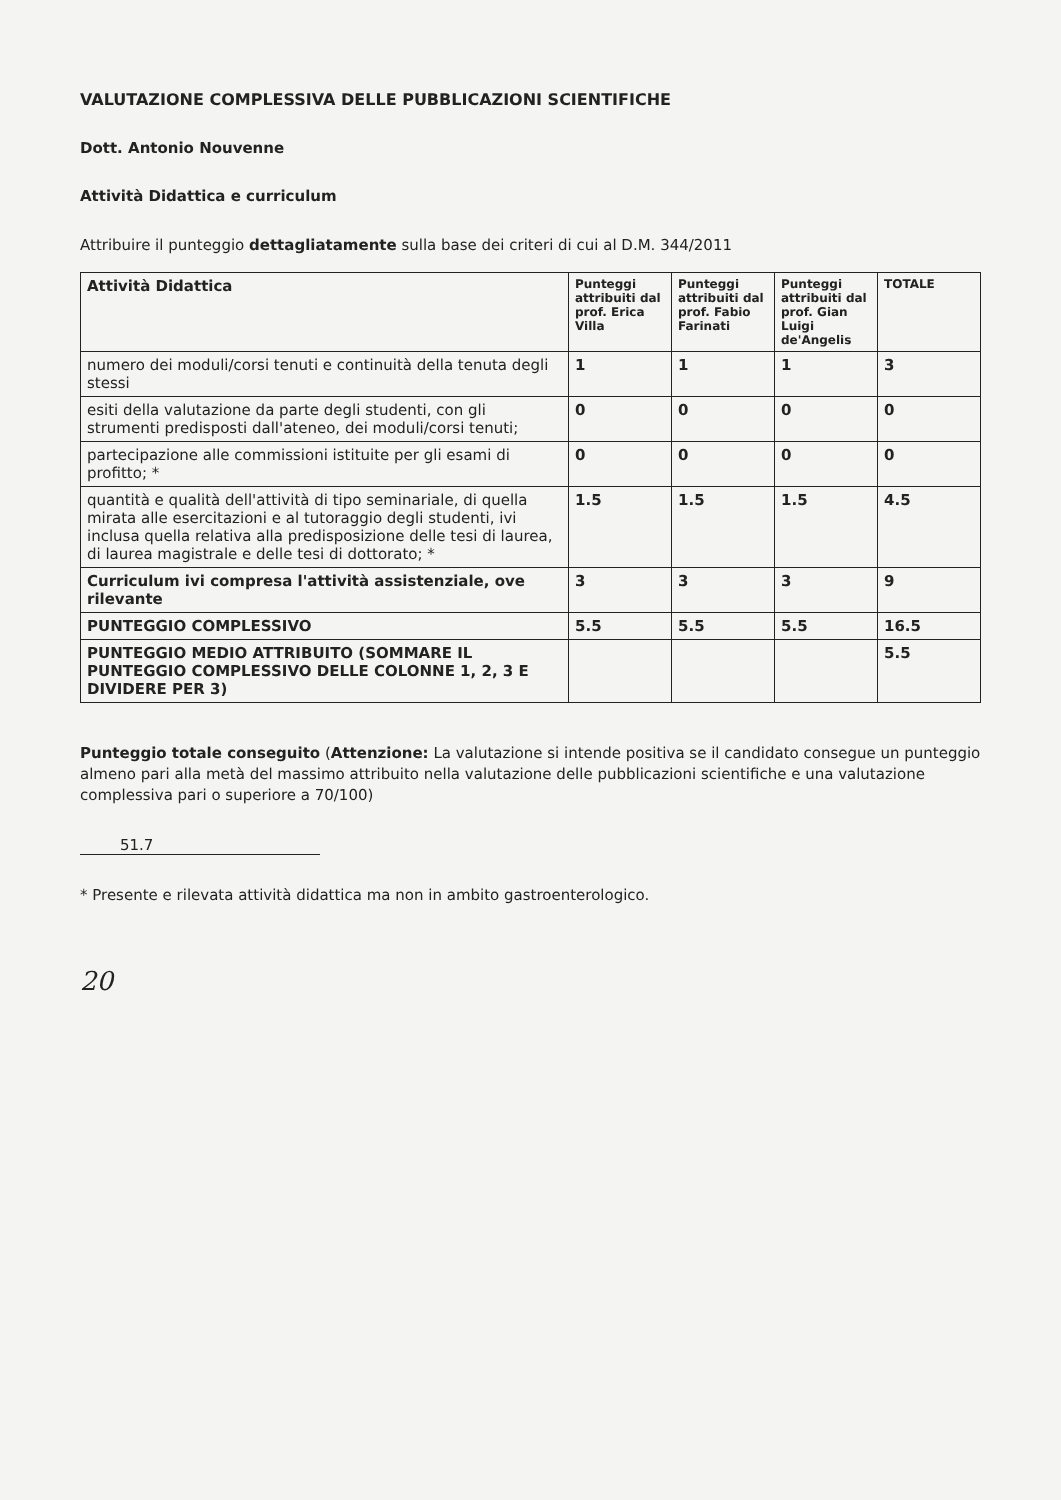VALUTAZIONE COMPLESSIVA DELLE PUBBLICAZIONI SCIENTIFICHE
Dott. Antonio Nouvenne
Attività Didattica e curriculum
Attribuire il punteggio dettagliatamente sulla base dei criteri di cui al D.M. 344/2011
| Attività Didattica | Punteggi attribuiti dal prof. Erica Villa | Punteggi attribuiti dal prof. Fabio Farinati | Punteggi attribuiti dal prof. Gian Luigi de'Angelis | TOTALE |
| --- | --- | --- | --- | --- |
| numero dei moduli/corsi tenuti e continuità della tenuta degli stessi | 1 | 1 | 1 | 3 |
| esiti della valutazione da parte degli studenti, con gli strumenti predisposti dall'ateneo, dei moduli/corsi tenuti; | 0 | 0 | 0 | 0 |
| partecipazione alle commissioni istituite per gli esami di profitto; * | 0 | 0 | 0 | 0 |
| quantità e qualità dell'attività di tipo seminariale, di quella mirata alle esercitazioni e al tutoraggio degli studenti, ivi inclusa quella relativa alla predisposizione delle tesi di laurea, di laurea magistrale e delle tesi di dottorato; * | 1.5 | 1.5 | 1.5 | 4.5 |
| Curriculum ivi compresa l'attività assistenziale, ove rilevante | 3 | 3 | 3 | 9 |
| PUNTEGGIO COMPLESSIVO | 5.5 | 5.5 | 5.5 | 16.5 |
| PUNTEGGIO MEDIO ATTRIBUITO (SOMMARE IL PUNTEGGIO COMPLESSIVO DELLE COLONNE 1, 2, 3 E DIVIDERE PER 3) | | | | 5.5 |
Punteggio totale conseguito (Attenzione: La valutazione si intende positiva se il candidato consegue un punteggio almeno pari alla metà del massimo attribuito nella valutazione delle pubblicazioni scientifiche e una valutazione complessiva pari o superiore a 70/100)
51.7
* Presente e rilevata attività didattica ma non in ambito gastroenterologico.
20